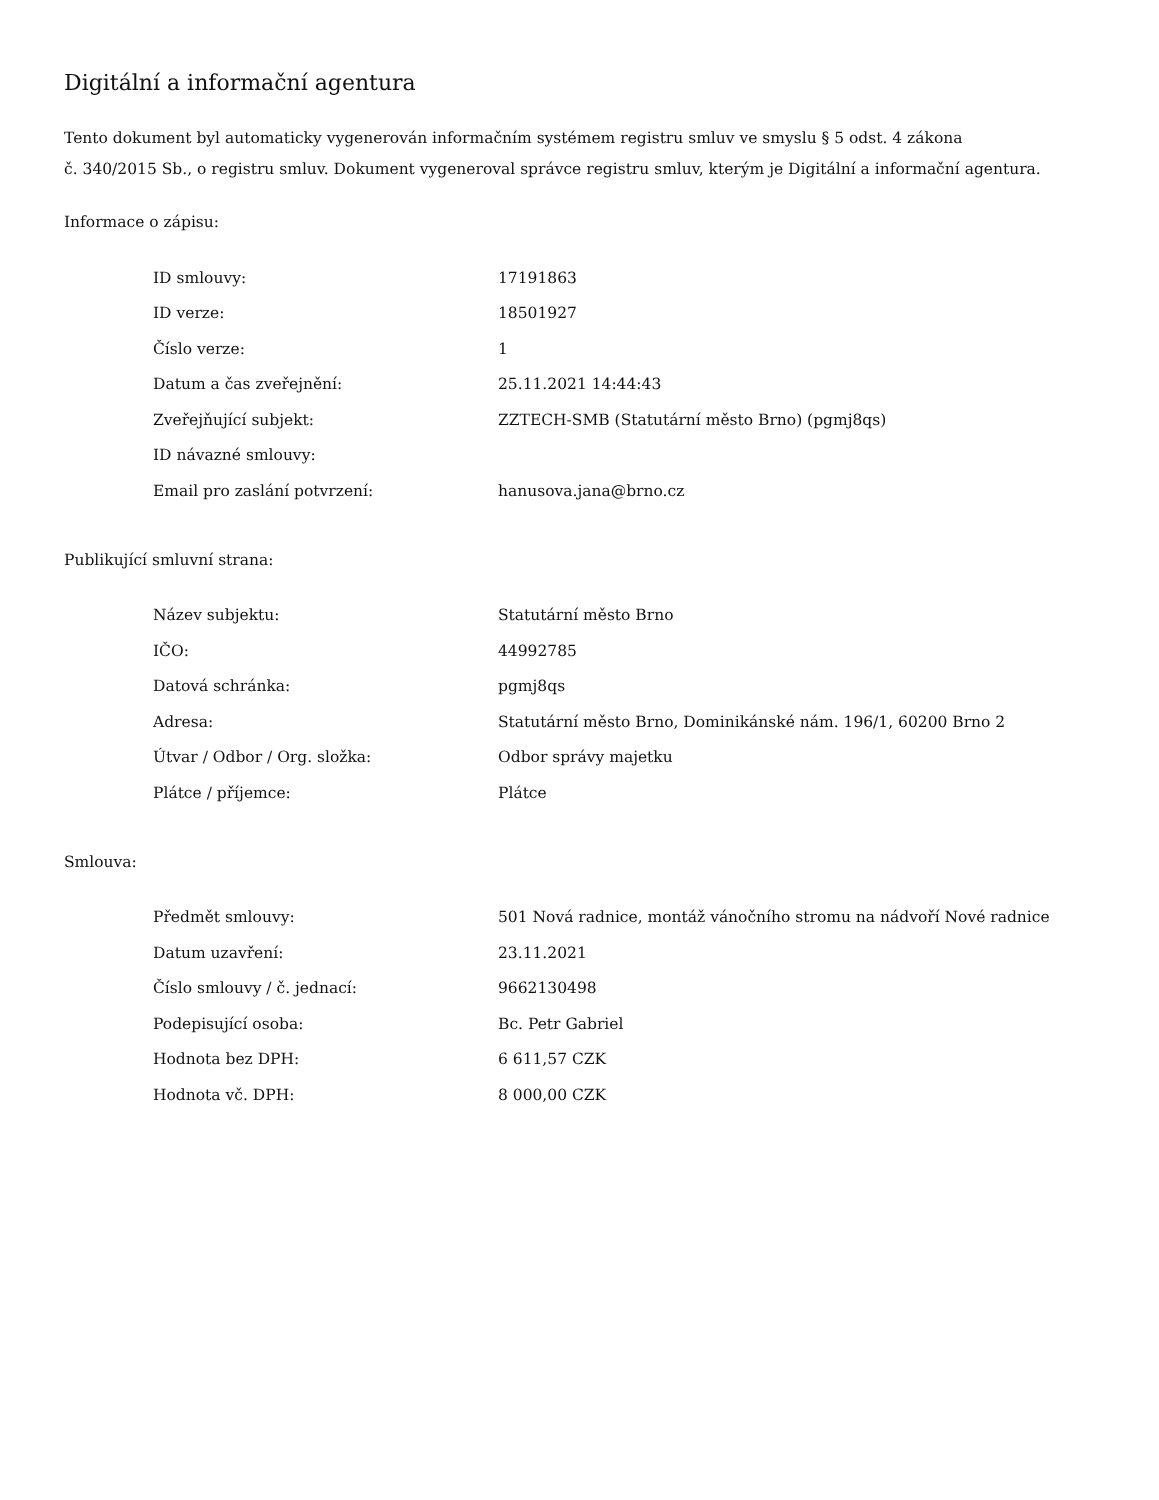Digitální a informační agentura
Tento dokument byl automaticky vygenerován informačním systémem registru smluv ve smyslu § 5 odst. 4 zákona
č. 340/2015 Sb., o registru smluv. Dokument vygeneroval správce registru smluv, kterým je Digitální a informační agentura.
Informace o zápisu:
| ID smlouvy: | 17191863 |
| ID verze: | 18501927 |
| Číslo verze: | 1 |
| Datum a čas zveřejnění: | 25.11.2021 14:44:43 |
| Zveřejňující subjekt: | ZZTECH-SMB (Statutární město Brno) (pgmj8qs) |
| ID návazné smlouvy: | |
| Email pro zaslání potvrzení: | hanusova.jana@brno.cz |
Publikující smluvní strana:
| Název subjektu: | Statutární město Brno |
| IČO: | 44992785 |
| Datová schránka: | pgmj8qs |
| Adresa: | Statutární město Brno, Dominikánské nám. 196/1, 60200 Brno 2 |
| Útvar / Odbor / Org. složka: | Odbor správy majetku |
| Plátce / příjemce: | Plátce |
Smlouva:
| Předmět smlouvy: | 501 Nová radnice, montáž vánočního stromu na nádvoří Nové radnice |
| Datum uzavření: | 23.11.2021 |
| Číslo smlouvy / č. jednací: | 9662130498 |
| Podepisující osoba: | Bc. Petr Gabriel |
| Hodnota bez DPH: | 6 611,57 CZK |
| Hodnota vč. DPH: | 8 000,00 CZK |